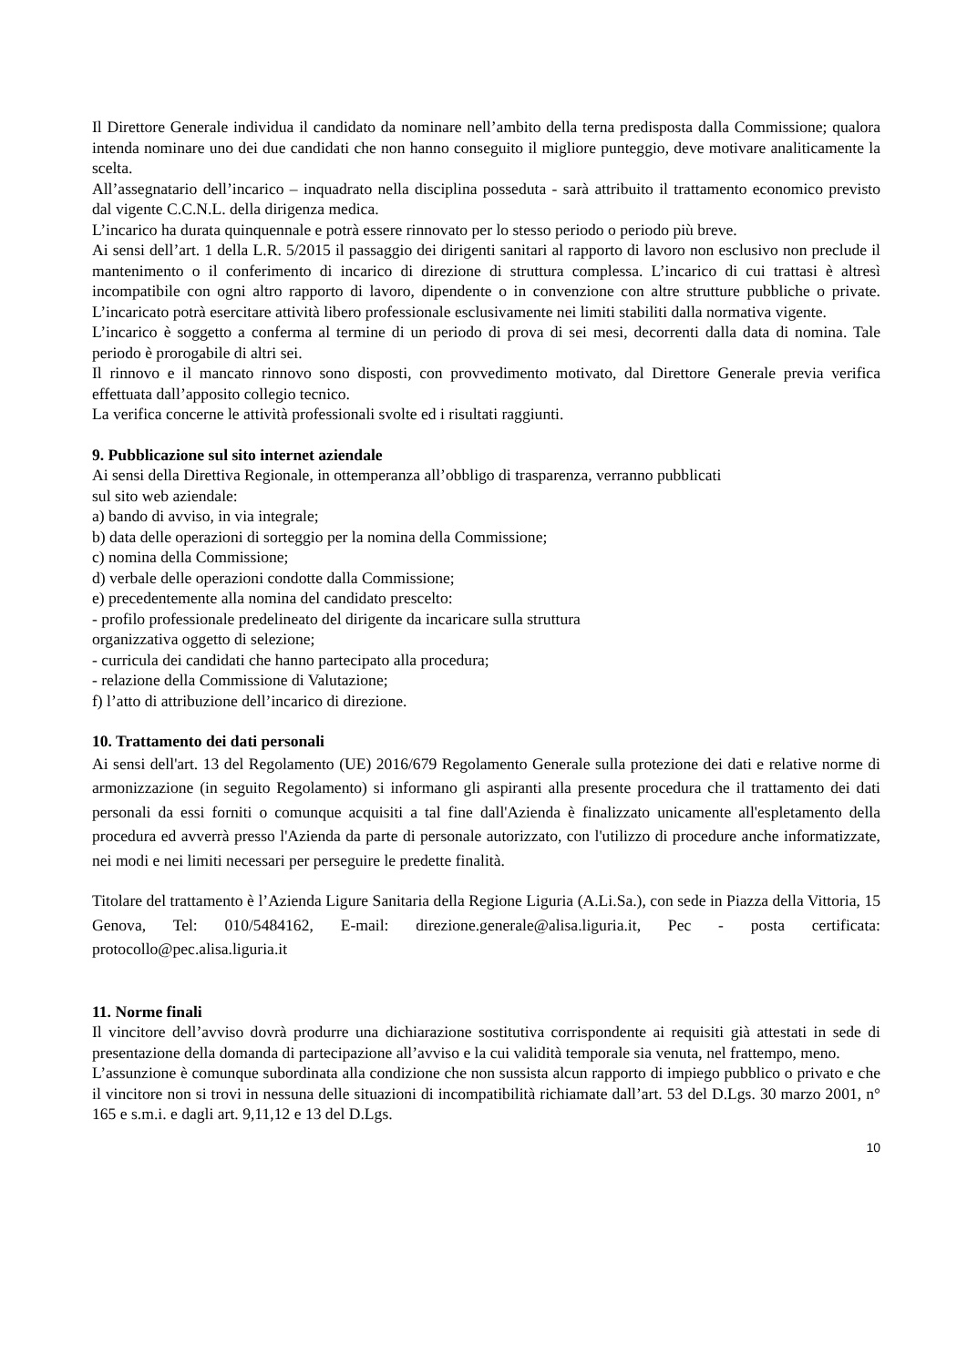Il Direttore Generale individua il candidato da nominare nell’ambito della terna predisposta dalla Commissione; qualora intenda nominare uno dei due candidati che non hanno conseguito il migliore punteggio, deve motivare analiticamente la scelta.
All’assegnatario dell’incarico – inquadrato nella disciplina posseduta - sarà attribuito il trattamento economico previsto dal vigente C.C.N.L. della dirigenza medica.
L’incarico ha durata quinquennale e potrà essere rinnovato per lo stesso periodo o periodo più breve.
Ai sensi dell’art. 1 della L.R. 5/2015 il passaggio dei dirigenti sanitari al rapporto di lavoro non esclusivo non preclude il mantenimento o il conferimento di incarico di direzione di struttura complessa. L’incarico di cui trattasi è altresì incompatibile con ogni altro rapporto di lavoro, dipendente o in convenzione con altre strutture pubbliche o private. L’incaricato potrà esercitare attività libero professionale esclusivamente nei limiti stabiliti dalla normativa vigente.
L’incarico è soggetto a conferma al termine di un periodo di prova di sei mesi, decorrenti dalla data di nomina. Tale periodo è prorogabile di altri sei.
Il rinnovo e il mancato rinnovo sono disposti, con provvedimento motivato, dal Direttore Generale previa verifica effettuata dall’apposito collegio tecnico.
La verifica concerne le attività professionali svolte ed i risultati raggiunti.
9. Pubblicazione sul sito internet aziendale
Ai sensi della Direttiva Regionale, in ottemperanza all’obbligo di trasparenza, verranno pubblicati
sul sito web aziendale:
a) bando di avviso, in via integrale;
b) data delle operazioni di sorteggio per la nomina della Commissione;
c) nomina della Commissione;
d) verbale delle operazioni condotte dalla Commissione;
e) precedentemente alla nomina del candidato prescelto:
- profilo professionale predelineato del dirigente da incaricare sulla struttura
organizzativa oggetto di selezione;
- curricula dei candidati che hanno partecipato alla procedura;
- relazione della Commissione di Valutazione;
f) l’atto di attribuzione dell’incarico di direzione.
10. Trattamento dei dati personali
Ai sensi dell'art. 13 del Regolamento (UE) 2016/679 Regolamento Generale sulla protezione dei dati e relative norme di armonizzazione (in seguito Regolamento) si informano gli aspiranti alla presente procedura che il trattamento dei dati personali da essi forniti o comunque acquisiti a tal fine dall'Azienda è finalizzato unicamente all'espletamento della procedura ed avverrà presso l'Azienda da parte di personale autorizzato, con l'utilizzo di procedure anche informatizzate, nei modi e nei limiti necessari per perseguire le predette finalità.
Titolare del trattamento è l’Azienda Ligure Sanitaria della Regione Liguria (A.Li.Sa.), con sede in Piazza della Vittoria, 15 Genova, Tel: 010/5484162, E-mail: direzione.generale@alisa.liguria.it, Pec - posta certificata: protocollo@pec.alisa.liguria.it
11. Norme finali
Il vincitore dell’avviso dovrà produrre una dichiarazione sostitutiva corrispondente ai requisiti già attestati in sede di presentazione della domanda di partecipazione all’avviso e la cui validità temporale sia venuta, nel frattempo, meno.
L’assunzione è comunque subordinata alla condizione che non sussista alcun rapporto di impiego pubblico o privato e che il vincitore non si trovi in nessuna delle situazioni di incompatibilità richiamate dall’art. 53 del D.Lgs. 30 marzo 2001, n° 165 e s.m.i. e dagli art. 9,11,12 e 13 del D.Lgs.
10